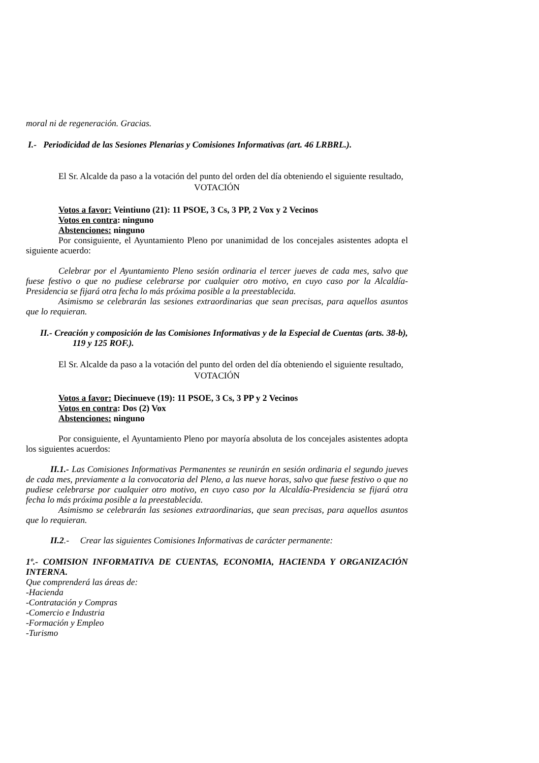moral ni de regeneración. Gracias.
I.- Periodicidad de las Sesiones Plenarias y Comisiones Informativas (art. 46 LRBRL.).
El Sr. Alcalde da paso a la votación del punto del orden del día obteniendo el siguiente resultado,
VOTACIÓN
Votos a favor: Veintiuno (21): 11 PSOE, 3 Cs, 3 PP, 2 Vox y 2 Vecinos
Votos en contra: ninguno
Abstenciones: ninguno
Por consiguiente, el Ayuntamiento Pleno por unanimidad de los concejales asistentes adopta el siguiente acuerdo:
Celebrar por el Ayuntamiento Pleno sesión ordinaria el tercer jueves de cada mes, salvo que fuese festivo o que no pudiese celebrarse por cualquier otro motivo, en cuyo caso por la Alcaldía-Presidencia se fijará otra fecha lo más próxima posible a la preestablecida.
Asimismo se celebrarán las sesiones extraordinarias que sean precisas, para aquellos asuntos que lo requieran.
II.- Creación y composición de las Comisiones Informativas y de la Especial de Cuentas (arts. 38-b), 119 y 125 ROF.).
El Sr. Alcalde da paso a la votación del punto del orden del día obteniendo el siguiente resultado,
VOTACIÓN
Votos a favor: Diecinueve (19): 11 PSOE, 3 Cs, 3 PP y 2 Vecinos
Votos en contra: Dos (2) Vox
Abstenciones: ninguno
Por consiguiente, el Ayuntamiento Pleno por mayoría absoluta de los concejales asistentes adopta los siguientes acuerdos:
II.1.- Las Comisiones Informativas Permanentes se reunirán en sesión ordinaria el segundo jueves de cada mes, previamente a la convocatoria del Pleno, a las nueve horas, salvo que fuese festivo o que no pudiese celebrarse por cualquier otro motivo, en cuyo caso por la Alcaldía-Presidencia se fijará otra fecha lo más próxima posible a la preestablecida.
Asimismo se celebrarán las sesiones extraordinarias, que sean precisas, para aquellos asuntos que lo requieran.
II.2.- Crear las siguientes Comisiones Informativas de carácter permanente:
1º.- COMISION INFORMATIVA DE CUENTAS, ECONOMIA, HACIENDA Y ORGANIZACIÓN INTERNA.
Que comprenderá las áreas de:
-Hacienda
-Contratación y Compras
-Comercio e Industria
-Formación y Empleo
-Turismo